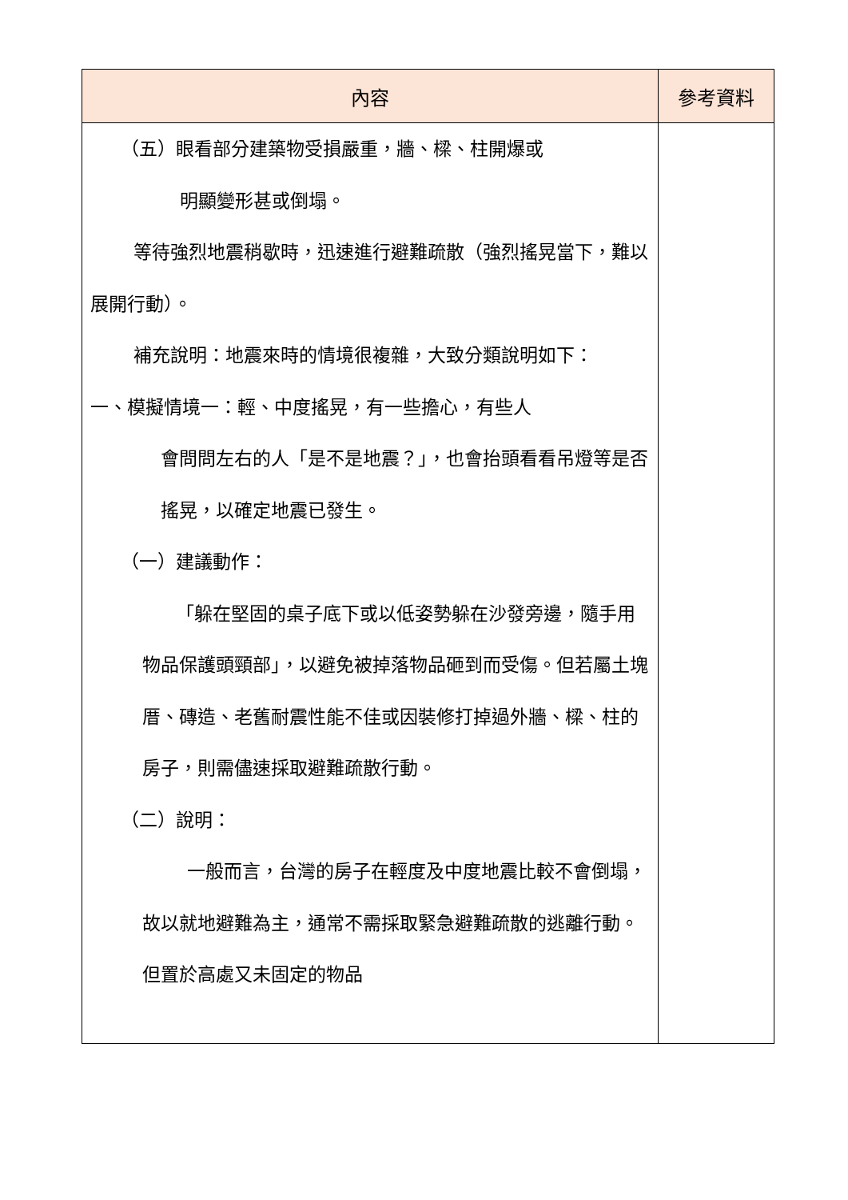| 內容 | 參考資料 |
| --- | --- |
| （五）眼看部分建築物受損嚴重，牆、樑、柱開爆或 明顯變形甚或倒塌。 等待強烈地震稍歇時，迅速進行避難疏散（強烈搖晃當下，難以展開行動）。 補充說明：地震來時的情境很複雜，大致分類說明如下： 一、模擬情境一：輕、中度搖晃，有一些擔心，有些人 會問問左右的人「是不是地震？」，也會抬頭看看吊燈等是否搖晃，以確定地震已發生。 （一）建議動作： 「躲在堅固的桌子底下或以低姿勢躲在沙發旁邊，隨手用物品保護頭頸部」，以避免被掉落物品砸到而受傷。但若屬土塊厝、磚造、老舊耐震性能不佳或因裝修打掉過外牆、樑、柱的房子，則需儘速採取避難疏散行動。 （二）說明： 一般而言，台灣的房子在輕度及中度地震比較不會倒塌，故以就地避難為主，通常不需採取緊急避難疏散的逃離行動。但置於高處又未固定的物品 | |